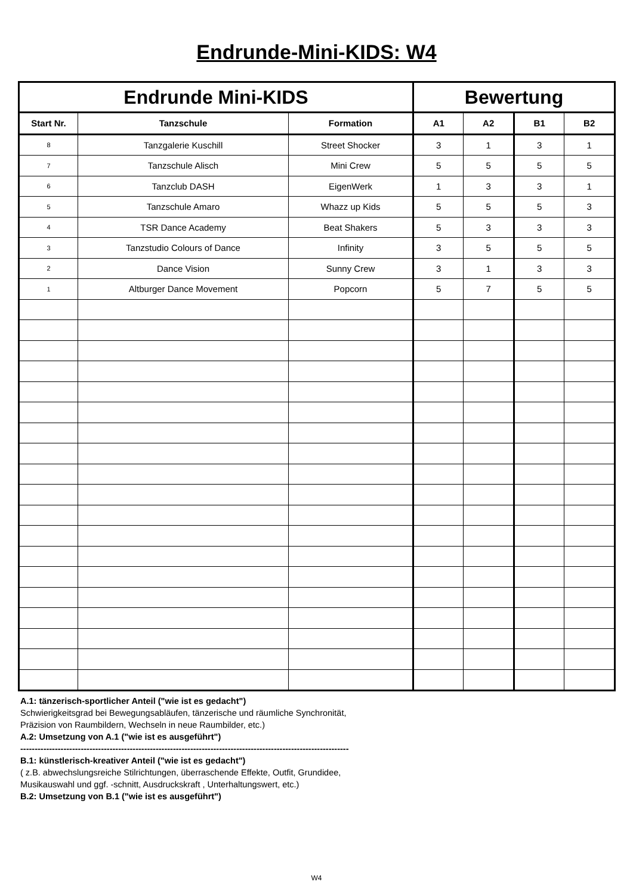Endrunde-Mini-KIDS: W4
| Endrunde Mini-KIDS | | | Bewertung | | | |
| --- | --- | --- | --- | --- | --- | --- |
| Start Nr. | Tanzschule | Formation | A1 | A2 | B1 | B2 |
| 8 | Tanzgalerie Kuschill | Street Shocker | 3 | 1 | 3 | 1 |
| 7 | Tanzschule Alisch | Mini Crew | 5 | 5 | 5 | 5 |
| 6 | Tanzclub DASH | EigenWerk | 1 | 3 | 3 | 1 |
| 5 | Tanzschule Amaro | Whazz up Kids | 5 | 5 | 5 | 3 |
| 4 | TSR Dance Academy | Beat Shakers | 5 | 3 | 3 | 3 |
| 3 | Tanzstudio Colours of Dance | Infinity | 3 | 5 | 5 | 5 |
| 2 | Dance Vision | Sunny Crew | 3 | 1 | 3 | 3 |
| 1 | Altburger Dance Movement | Popcorn | 5 | 7 | 5 | 5 |
A.1: tänzerisch-sportlicher Anteil ("wie ist es gedacht")
Schwierigkeitsgrad bei Bewegungsabläufen, tänzerische und räumliche Synchronität,
Präzision von Raumbildern, Wechseln in neue Raumbilder, etc.)
A.2: Umsetzung von A.1 ("wie ist es ausgeführt")
------------------------------------------------------------------------------------------------------------------
B.1: künstlerisch-kreativer Anteil ("wie ist es gedacht")
( z.B. abwechslungsreiche Stilrichtungen, überraschende Effekte, Outfit, Grundidee,
Musikauswahl und ggf. -schnitt, Ausdruckskraft , Unterhaltungswert, etc.)
B.2: Umsetzung von B.1 ("wie ist es ausgeführt")
W4